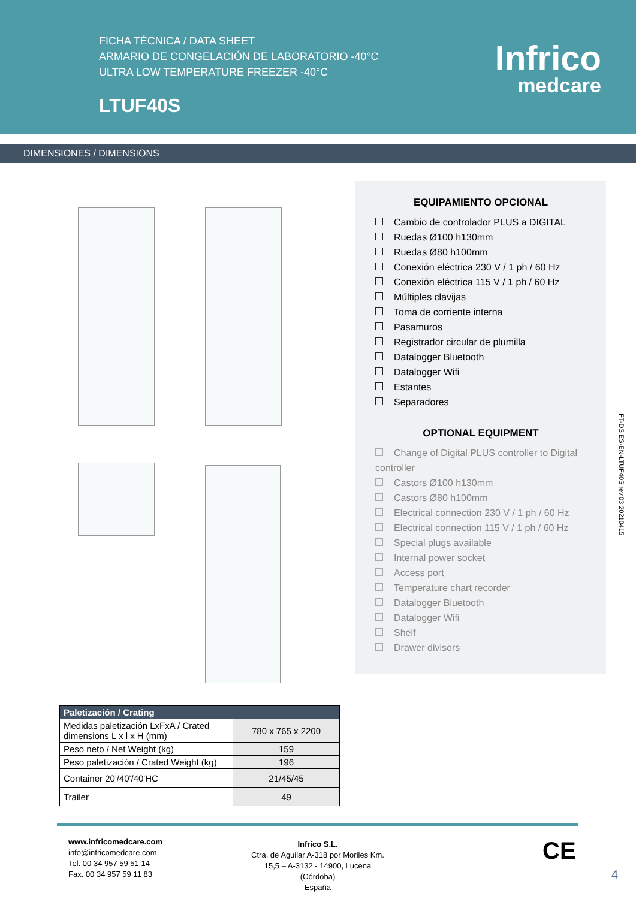FICHA TÉCNICA / DATA SHEET
ARMARIO DE CONGELACIÓN DE LABORATORIO -40°C
ULTRA LOW TEMPERATURE FREEZER -40°C
LTUF40S
Infrico
medcare
DIMENSIONES / DIMENSIONS
EQUIPAMIENTO OPCIONAL
Cambio de controlador PLUS a DIGITAL
Ruedas Ø100 h130mm
Ruedas Ø80 h100mm
Conexión eléctrica 230 V / 1 ph / 60 Hz
Conexión eléctrica 115 V / 1 ph / 60 Hz
Múltiples clavijas
Toma de corriente interna
Pasamuros
Registrador circular de plumilla
Datalogger Bluetooth
Datalogger Wifi
Estantes
Separadores
OPTIONAL EQUIPMENT
Change of Digital PLUS controller to Digital controller
Castors Ø100 h130mm
Castors Ø80 h100mm
Electrical connection 230 V / 1 ph / 60 Hz
Electrical connection 115 V / 1 ph / 60 Hz
Special plugs available
Internal power socket
Access port
Temperature chart recorder
Datalogger Bluetooth
Datalogger Wifi
Shelf
Drawer divisors
FT-DS ES-EN-LTUF40S rev.03 20210415
| Paletización / Crating | |
| --- | --- |
| Medidas paletización LxFxA / Crated dimensions L x l x H (mm) | 780 x 765 x 2200 |
| Peso neto / Net Weight (kg) | 159 |
| Peso paletización / Crated Weight (kg) | 196 |
| Container 20'/40'/40'HC | 21/45/45 |
| Trailer | 49 |
www.infricomedcare.com
info@infricomedcare.com
Tel. 00 34 957 59 51 14
Fax. 00 34 957 59 11 83
Infrico S.L.
Ctra. de Aguilar A-318 por Moriles Km. 15,5 – A-3132 - 14900, Lucena (Córdoba)
España
CE
4